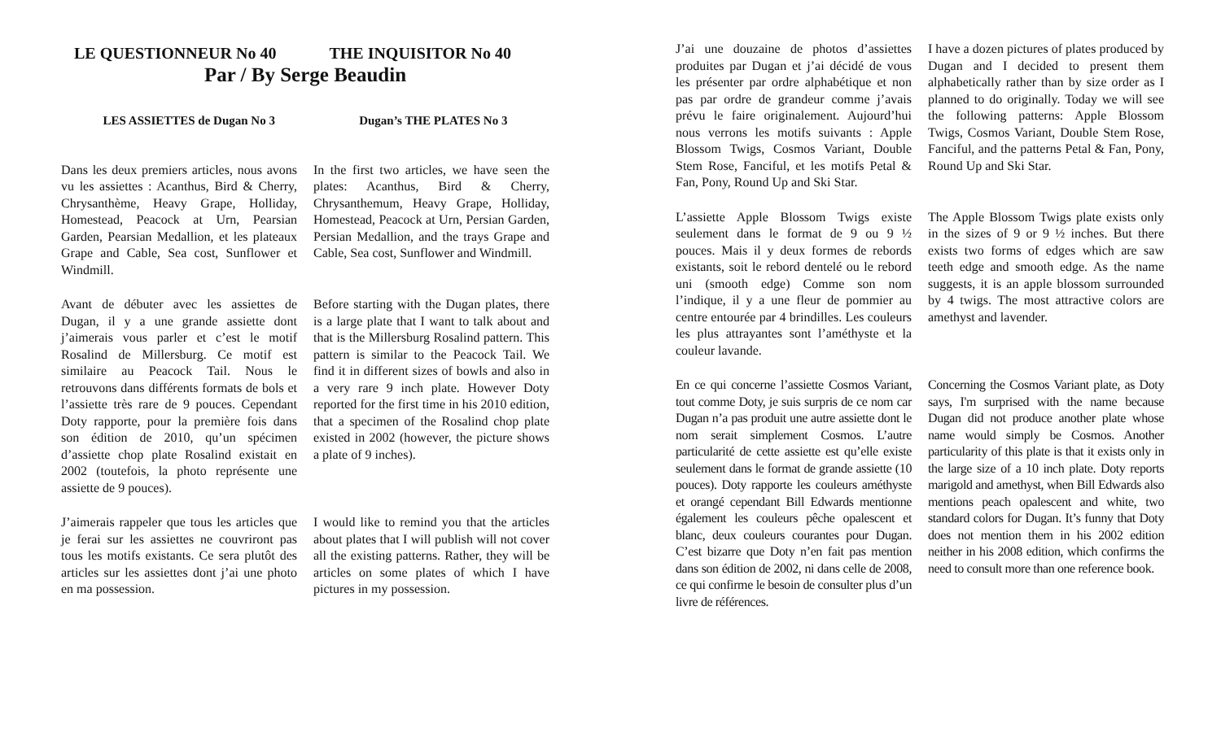LE QUESTIONNEUR No 40 THE INQUISITOR No 40
Par / By Serge Beaudin
LES ASSIETTES de Dugan No 3 Dugan’s THE PLATES No 3
Dans les deux premiers articles, nous avons vu les assiettes : Acanthus, Bird & Cherry, Chrysanthème, Heavy Grape, Holliday, Homestead, Peacock at Urn, Pearsian Garden, Pearsian Medallion, et les plateaux Grape and Cable, Sea cost, Sunflower et Windmill.
In the first two articles, we have seen the plates: Acanthus, Bird & Cherry, Chrysanthemum, Heavy Grape, Holliday, Homestead, Peacock at Urn, Persian Garden, Persian Medallion, and the trays Grape and Cable, Sea cost, Sunflower and Windmill.
Avant de débuter avec les assiettes de Dugan, il y a une grande assiette dont j’aimerais vous parler et c’est le motif Rosalind de Millersburg. Ce motif est similaire au Peacock Tail. Nous le retrouvons dans différents formats de bols et l’assiette très rare de 9 pouces. Cependant Doty rapporte, pour la première fois dans son édition de 2010, qu’un spécimen d’assiette chop plate Rosalind existait en 2002 (toutefois, la photo représente une assiette de 9 pouces).
Before starting with the Dugan plates, there is a large plate that I want to talk about and that is the Millersburg Rosalind pattern. This pattern is similar to the Peacock Tail. We find it in different sizes of bowls and also in a very rare 9 inch plate. However Doty reported for the first time in his 2010 edition, that a specimen of the Rosalind chop plate existed in 2002 (however, the picture shows a plate of 9 inches).
J’aimerais rappeler que tous les articles que je ferai sur les assiettes ne couvriront pas tous les motifs existants. Ce sera plutôt des articles sur les assiettes dont j’ai une photo en ma possession.
I would like to remind you that the articles about plates that I will publish will not cover all the existing patterns. Rather, they will be articles on some plates of which I have pictures in my possession.
J’ai une douzaine de photos d’assiettes produites par Dugan et j’ai décidé de vous les présenter par ordre alphabétique et non pas par ordre de grandeur comme j’avais prévu le faire originalement. Aujourd’hui nous verrons les motifs suivants : Apple Blossom Twigs, Cosmos Variant, Double Stem Rose, Fanciful, et les motifs Petal & Fan, Pony, Round Up and Ski Star.
I have a dozen pictures of plates produced by Dugan and I decided to present them alphabetically rather than by size order as I planned to do originally. Today we will see the following patterns: Apple Blossom Twigs, Cosmos Variant, Double Stem Rose, Fanciful, and the patterns Petal & Fan, Pony, Round Up and Ski Star.
L’assiette Apple Blossom Twigs existe seulement dans le format de 9 ou 9 ½ pouces. Mais il y deux formes de rebords existants, soit le rebord dentelé ou le rebord uni (smooth edge) Comme son nom l’indique, il y a une fleur de pommier au centre entourée par 4 brindilles. Les couleurs les plus attrayantes sont l’améthyste et la couleur lavande.
The Apple Blossom Twigs plate exists only in the sizes of 9 or 9 ½ inches. But there exists two forms of edges which are saw teeth edge and smooth edge. As the name suggests, it is an apple blossom surrounded by 4 twigs. The most attractive colors are amethyst and lavender.
En ce qui concerne l’assiette Cosmos Variant, tout comme Doty, je suis surpris de ce nom car Dugan n’a pas produit une autre assiette dont le nom serait simplement Cosmos. L’autre particularité de cette assiette est qu’elle existe seulement dans le format de grande assiette (10 pouces). Doty rapporte les couleurs améthyste et orangé cependant Bill Edwards mentionne également les couleurs pêche opalescent et blanc, deux couleurs courantes pour Dugan. C’est bizarre que Doty n’en fait pas mention dans son édition de 2002, ni dans celle de 2008, ce qui confirme le besoin de consulter plus d’un livre de références.
Concerning the Cosmos Variant plate, as Doty says, I'm surprised with the name because Dugan did not produce another plate whose name would simply be Cosmos. Another particularity of this plate is that it exists only in the large size of a 10 inch plate. Doty reports marigold and amethyst, when Bill Edwards also mentions peach opalescent and white, two standard colors for Dugan. It’s funny that Doty does not mention them in his 2002 edition neither in his 2008 edition, which confirms the need to consult more than one reference book.